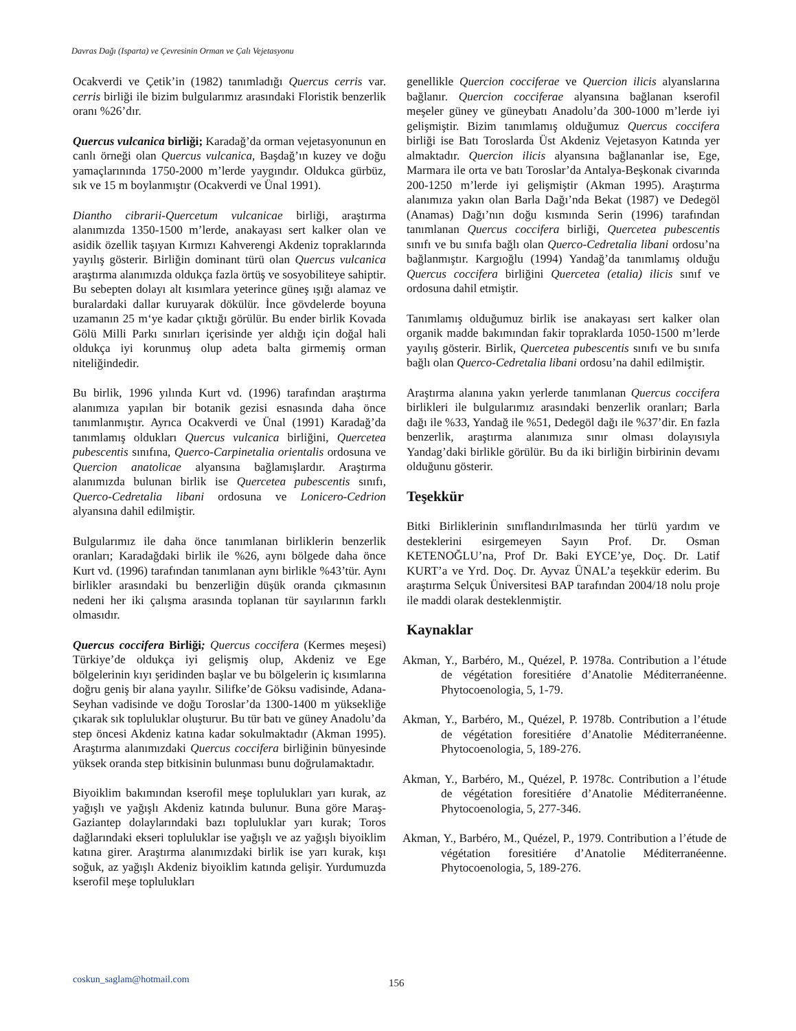Davras Dağı (Isparta) ve Çevresinin Orman ve Çalı Vejetasyonu
Ocakverdi ve Çetik’in (1982) tanımladığı Quercus cerris var. cerris birliği ile bizim bulgularımız arasındaki Floristik benzerlik oranı %26’dır.
Quercus vulcanica birliği; Karadağ’da orman vejetasyonunun en canlı örneği olan Quercus vulcanica, Başdağ’ın kuzey ve doğu yamaçlarınında 1750-2000 m’lerde yaygındır. Oldukca gürbüz, sık ve 15 m boylanmıştır (Ocakverdi ve Ünal 1991).
Diantho cibrarii-Quercetum vulcanicae birliği, araştırma alanımızda 1350-1500 m’lerde, anakayası sert kalker olan ve asidik özellik taşıyan Kırmızı Kahverengi Akdeniz topraklarında yayılış gösterir. Birliğin dominant türü olan Quercus vulcanica araştırma alanımızda oldukça fazla örtüş ve sosyobiliteye sahiptir. Bu sebepten dolayı alt kısımlara yeterince güneş ışığı alamaz ve buralardaki dallar kuruyarak dökülür. İnce gövdelerde boyuna uzamanın 25 m‘ye kadar çıktığı görülür. Bu ender birlik Kovada Gölü Milli Parkı sınırları içerisinde yer aldığı için doğal hali oldukça iyi korunmuş olup adeta balta girmemiş orman niteliğindedir.
Bu birlik, 1996 yılında Kurt vd. (1996) tarafından araştırma alanımıza yapılan bir botanik gezisi esnasında daha önce tanımlanmıştır. Ayrıca Ocakverdi ve Ünal (1991) Karadağ’da tanımlamış oldukları Quercus vulcanica birliğini, Quercetea pubescentis sınıfına, Querco-Carpinetalia orientalis ordosuna ve Quercion anatolicae alyansına bağlamışlardır. Araştırma alanımızda bulunan birlik ise Quercetea pubescentis sınıfı, Querco-Cedretalia libani ordosuna ve Lonicero-Cedrion alyansına dahil edilmiştir.
Bulgularımız ile daha önce tanımlanan birliklerin benzerlik oranları; Karadağdaki birlik ile %26, aynı bölgede daha önce Kurt vd. (1996) tarafından tanımlanan aynı birlikle %43’tür. Aynı birlikler arasındaki bu benzerliğin düşük oranda çıkmasının nedeni her iki çalışma arasında toplanan tür sayılarının farklı olmasıdır.
Quercus coccifera Birliği; Quercus coccifera (Kermes meşesi) Türkiye’de oldukça iyi gelişmiş olup, Akdeniz ve Ege bölgelerinin kıyı şeridinden başlar ve bu bölgelerin iç kısımlarına doğru geniş bir alana yayılır. Silifke’de Göksu vadisinde, Adana-Seyhan vadisinde ve doğu Toroslar’da 1300-1400 m yüksekliğe çıkarak sık topluluklar oluşturur. Bu tür batı ve güney Anadolu’da step öncesi Akdeniz katına kadar sokulmaktadır (Akman 1995). Araştırma alanımızdaki Quercus coccifera birliğinin bünyesinde yüksek oranda step bitkisinin bulunması bunu doğrulamaktadır.
Biyoiklim bakımından kserofil meşe toplulukları yarı kurak, az yağışlı ve yağışlı Akdeniz katında bulunur. Buna göre Maraş-Gaziantep dolaylarındaki bazı topluluklar yarı kurak; Toros dağlarındaki ekseri topluluklar ise yağışlı ve az yağışlı biyoiklim katına girer. Araştırma alanımızdaki birlik ise yarı kurak, kışı soğuk, az yağışlı Akdeniz biyoiklim katında gelişir. Yurdumuzda kserofil meşe toplulukları
genellikle Quercion cocciferae ve Quercion ilicis alyanslarına bağlanır. Quercion cocciferae alyansına bağlanan kserofil meşeler güney ve güneybatı Anadolu’da 300-1000 m’lerde iyi gelişmiştir. Bizim tanımlamış olduğumuz Quercus coccifera birliği ise Batı Toroslarda Üst Akdeniz Vejetasyon Katında yer almaktadır. Quercion ilicis alyansına bağlananlar ise, Ege, Marmara ile orta ve batı Toroslar’da Antalya-Beşkonak civarında 200-1250 m’lerde iyi gelişmiştir (Akman 1995). Araştırma alanımıza yakın olan Barla Dağı’nda Bekat (1987) ve Dedegöl (Anamas) Dağı’nın doğu kısmında Serin (1996) tarafından tanımlanan Quercus coccifera birliği, Quercetea pubescentis sınıfı ve bu sınıfa bağlı olan Querco-Cedretalia libani ordosu’na bağlanmıştır. Kargıoğlu (1994) Yandağ’da tanımlamış olduğu Quercus coccifera birliğini Quercetea (etalia) ilicis sınıf ve ordosuna dahil etmiştir.
Tanımlamış olduğumuz birlik ise anakayası sert kalker olan organik madde bakımından fakir topraklarda 1050-1500 m’lerde yayılış gösterir. Birlik, Quercetea pubescentis sınıfı ve bu sınıfa bağlı olan Querco-Cedretalia libani ordosu’na dahil edilmiştir.
Araştırma alanına yakın yerlerde tanımlanan Quercus coccifera birlikleri ile bulgularımız arasındaki benzerlik oranları; Barla dağı ile %33, Yandağ ile %51, Dedegöl dağı ile %37’dir. En fazla benzerlik, araştırma alanımıza sınır olması dolayısıyla Yandag’daki birlikle görülür. Bu da iki birliğin birbirinin devamı olduğunu gösterir.
Teşekkür
Bitki Birliklerinin sınıflandırılmasında her türlü yardım ve desteklerini esirgemeyen Sayın Prof. Dr. Osman KETENOĞLU’na, Prof Dr. Baki EYCE’ye, Doç. Dr. Latif KURT’a ve Yrd. Doç. Dr. Ayvaz ÜNAL’a teşekkür ederim. Bu araştırma Selçuk Üniversitesi BAP tarafından 2004/18 nolu proje ile maddi olarak desteklenmiştir.
Kaynaklar
Akman, Y., Barbéro, M., Quézel, P. 1978a. Contribution a l’étude de végétation foresitiére d’Anatolie Méditerranéenne. Phytocoenologia, 5, 1-79.
Akman, Y., Barbéro, M., Quézel, P. 1978b. Contribution a l’étude de végétation foresitiére d’Anatolie Méditerranéenne. Phytocoenologia, 5, 189-276.
Akman, Y., Barbéro, M., Quézel, P. 1978c. Contribution a l’étude de végétation foresitiére d’Anatolie Méditerranéenne. Phytocoenologia, 5, 277-346.
Akman, Y., Barbéro, M., Quézel, P., 1979. Contribution a l’étude de végétation foresitiére d’Anatolie Méditerranéenne. Phytocoenologia, 5, 189-276.
coskun_saglam@hotmail.com 156